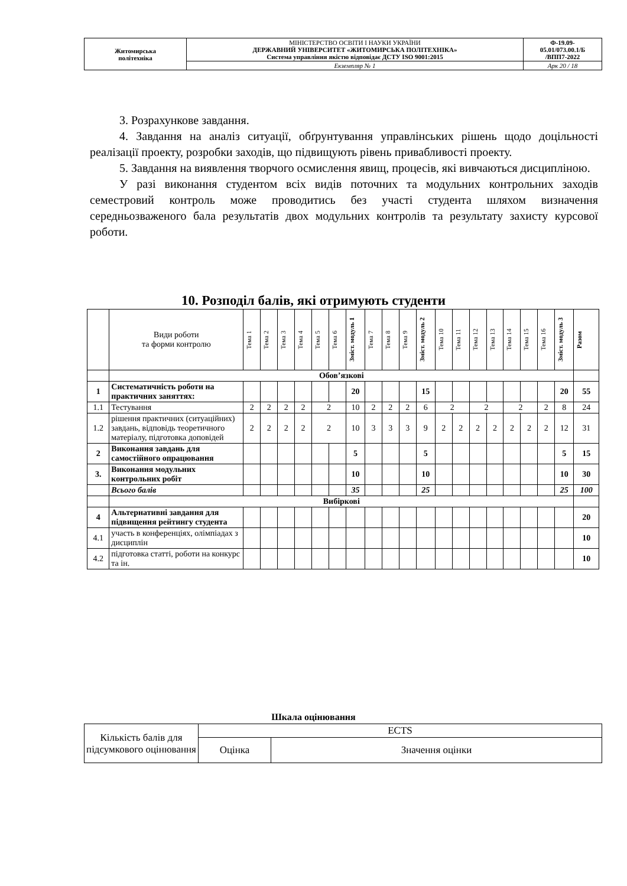| Житомирська політехніка | МІНІСТЕРСТВО ОСВІТИ І НАУКИ УКРАЇНИ ДЕРЖАВНИЙ УНІВЕРСИТЕТ «ЖИТОМИРСЬКА ПОЛІТЕХНІКА» Система управління якістю відповідає ДСТУ ISO 9001:2015 | Ф-19.09- 05.01/073.00.1/Б /ВПП7-2022 |
| | Екземпляр № 1 | Арк 20 / 18 |
3. Розрахункове завдання.
4. Завдання на аналіз ситуації, обґрунтування управлінських рішень щодо доцільності реалізації проекту, розробки заходів, що підвищують рівень привабливості проекту.
5. Завдання на виявлення творчого осмислення явищ, процесів, які вивчаються дисципліною.
У разі виконання студентом всіх видів поточних та модульних контрольних заходів семестровий контроль може проводитись без участі студента шляхом визначення середньозваженого бала результатів двох модульних контролів та результату захисту курсової роботи.
10. Розподіл балів, які отримують студенти
| | Види роботи та форми контролю | Тема 1 | Тема 2 | Тема 3 | Тема 4 | Тема 5 | Тема 6 | Зміст. модуль 1 | Тема 7 | Тема 8 | Тема 9 | Зміст. модуль 2 | Тема 10 | Тема 11 | Тема 12 | Тема 13 | Тема 14 | Тема 15 | Тема 16 | Зміст. модуль 3 | Разом |
| | Обов’язкові | | | | | | | | | | | | | | | | | | | | |
| 1 | Систематичність роботи на практичних заняттях: | | | | | | | 20 | | | | 15 | | | | | | | | 20 | 55 |
| 1.1 | Тестування | 2 | 2 | 2 | 2 | 2 | | 10 | 2 | 2 | 2 | 6 | 2 | | 2 | | 2 | | 2 | 8 | 24 |
| 1.2 | рішення практичних (ситуаційних) завдань, відповідь теоретичного матеріалу, підготовка доповідей | 2 | 2 | 2 | 2 | 2 | | 10 | 3 | 3 | 3 | 9 | 2 | 2 | 2 | 2 | 2 | 2 | 2 | 12 | 31 |
| 2 | Виконання завдань для самостійного опрацювання | | | | | | | 5 | | | | 5 | | | | | | | | 5 | 15 |
| 3. | Виконання модульних контрольних робіт | | | | | | | 10 | | | | 10 | | | | | | | | 10 | 30 |
| | Всього балів | | | | | | | 35 | | | | 25 | | | | | | | | 25 | 100 |
| | Вибіркові | | | | | | | | | | | | | | | | | | | | |
| 4 | Альтернативні завдання для підвищення рейтингу студента | | | | | | | | | | | | | | | | | | | | 20 |
| 4.1 | участь в конференціях, олімпіадах з дисциплін | | | | | | | | | | | | | | | | | | | | 10 |
| 4.2 | підготовка статті, роботи на конкурс та ін. | | | | | | | | | | | | | | | | | | | | 10 |
Шкала оцінювання
| Кількість балів для підсумкового оцінювання | ECTS | |
| | Оцінка | Значення оцінки |